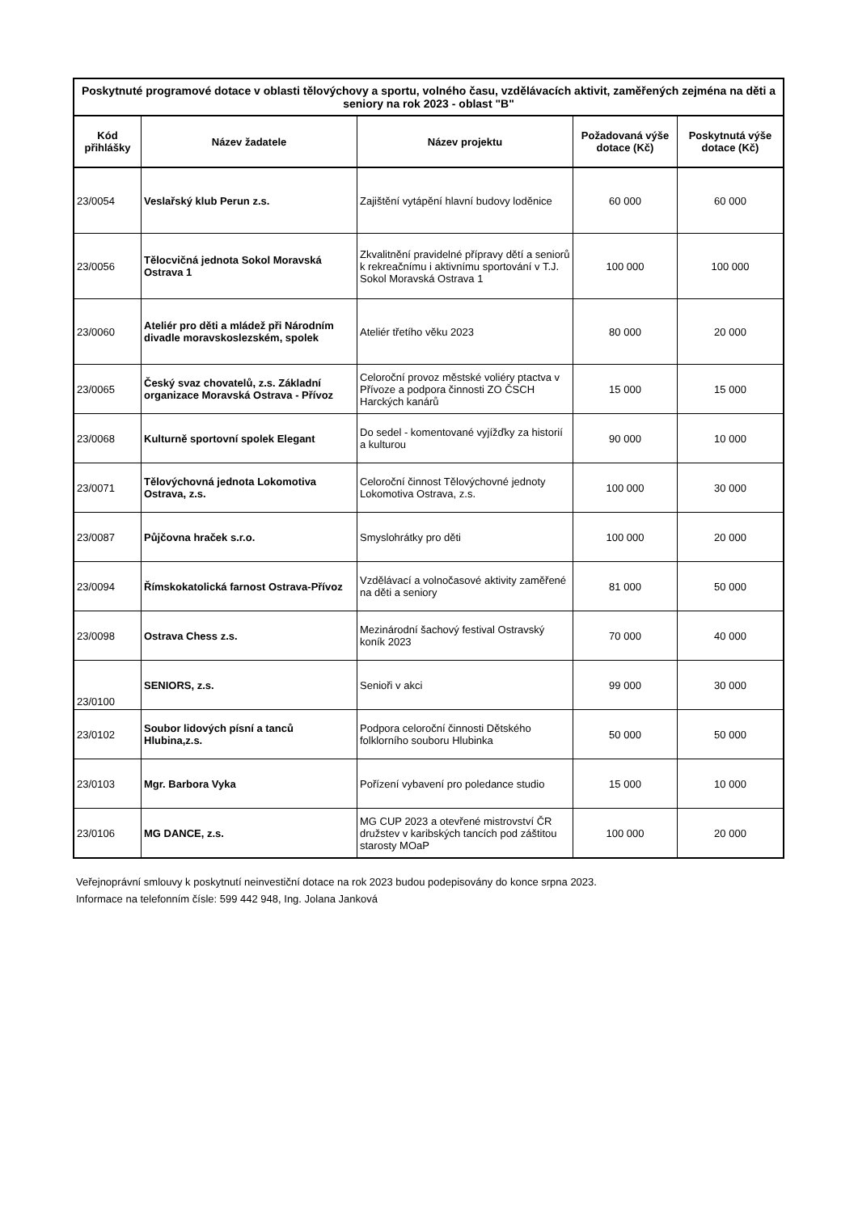| Poskytnuté programové dotace v oblasti tělovýchovy a sportu, volného času, vzdělávacích aktivit, zaměřených zejména na děti a seniory na rok 2023 - oblast "B" | | | | |
| --- | --- | --- | --- | --- |
| Kód přihlášky | Název žadatele | Název projektu | Požadovaná výše dotace (Kč) | Poskytnutá výše dotace (Kč) |
| 23/0054 | Veslařský klub Perun z.s. | Zajištění vytápění hlavní budovy loděnice | 60 000 | 60 000 |
| 23/0056 | Tělocvičná jednota Sokol Moravská Ostrava 1 | Zkvalitnění pravidelné přípravy dětí a seniorů k rekreačnímu i aktivnímu sportování v T.J. Sokol Moravská Ostrava 1 | 100 000 | 100 000 |
| 23/0060 | Ateliér pro děti a mládež při Národním divadle moravskoslezském, spolek | Ateliér třetího věku 2023 | 80 000 | 20 000 |
| 23/0065 | Český svaz chovatelů, z.s. Základní organizace Moravská Ostrava - Přívoz | Celoroční provoz městské voliéry ptactva v Přívoze a podpora činnosti ZO ČSCH Harckých kanárů | 15 000 | 15 000 |
| 23/0068 | Kulturně sportovní spolek Elegant | Do sedel - komentované vyjížďky za historií a kulturou | 90 000 | 10 000 |
| 23/0071 | Tělovýchovná jednota Lokomotiva Ostrava, z.s. | Celoroční činnost Tělovýchovné jednoty Lokomotiva Ostrava, z.s. | 100 000 | 30 000 |
| 23/0087 | Půjčovna hraček s.r.o. | Smyslohrátky pro děti | 100 000 | 20 000 |
| 23/0094 | Římskokatolická farnost Ostrava-Přívoz | Vzdělávací a volnočasové aktivity zaměřené na děti a seniory | 81 000 | 50 000 |
| 23/0098 | Ostrava Chess z.s. | Mezinárodní šachový festival Ostravský koník 2023 | 70 000 | 40 000 |
| 23/0100 | SENIORS, z.s. | Senioři v akci | 99 000 | 30 000 |
| 23/0102 | Soubor lidových písní a tanců Hlubina,z.s. | Podpora celoroční činnosti Dětského folklorního souboru Hlubinka | 50 000 | 50 000 |
| 23/0103 | Mgr. Barbora Vyka | Pořízení vybavení pro poledance studio | 15 000 | 10 000 |
| 23/0106 | MG DANCE, z.s. | MG CUP 2023 a otevřené mistrovství ČR družstev v karibských tancích pod záštitou starosty MOaP | 100 000 | 20 000 |
Veřejnoprávní smlouvy k poskytnutí neinvestiční dotace na rok 2023 budou podepisovány do konce srpna 2023.
Informace na telefonním čísle: 599 442 948, Ing. Jolana Janková